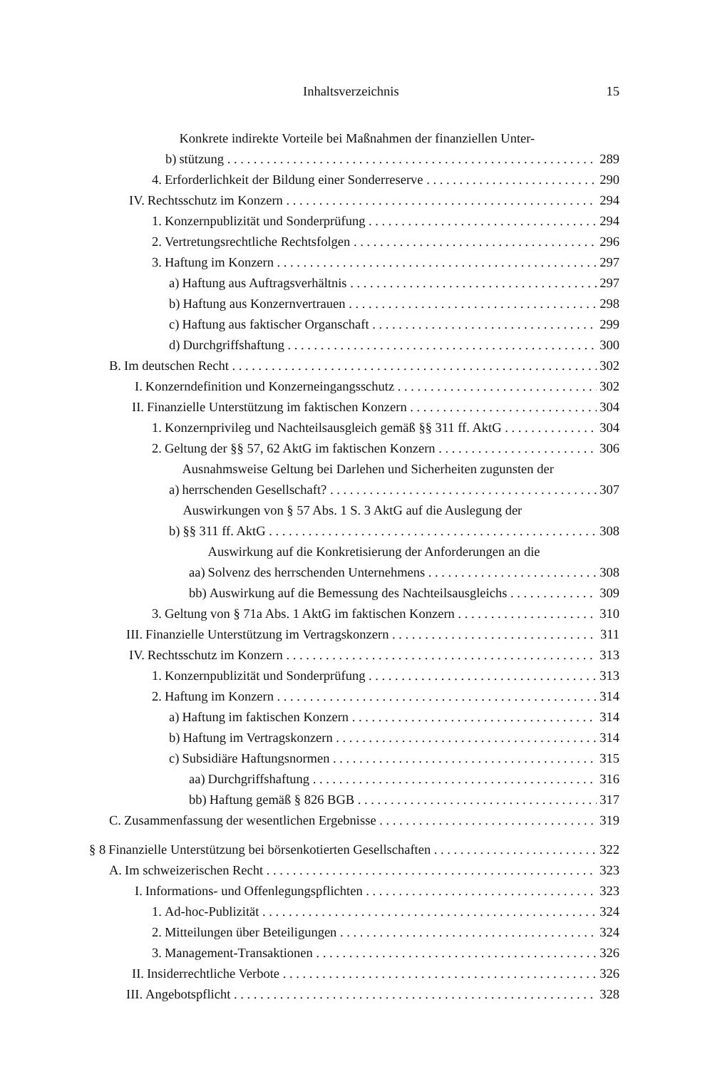Inhaltsverzeichnis 15
b)
Konkrete indirekte Vorteile bei Maßnahmen der finanziellen Unter-
stützung 289
4.
Erforderlichkeit der Bildung einer Sonderreserve 290
IV.
Rechtsschutz im Konzern 294
1.
Konzernpublizität und Sonderprüfung 294
2.
Vertretungsrechtliche Rechtsfolgen 296
3.
Haftung im Konzern 297
a)
Haftung aus Auftragsverhältnis 297
b)
Haftung aus Konzernvertrauen 298
c)
Haftung aus faktischer Organschaft 299
d)
Durchgriffshaftung 300
B.
Im deutschen Recht 302
I.
Konzerndefinition und Konzerneingangsschutz 302
II.
Finanzielle Unterstützung im faktischen Konzern 304
1.
Konzernprivileg und Nachteilsausgleich gemäß §§ 311 ff. AktG 304
2.
Geltung der §§ 57, 62 AktG im faktischen Konzern 306
a)
Ausnahmsweise Geltung bei Darlehen und Sicherheiten zugunsten der
herrschenden Gesellschaft? 307
b)
Auswirkungen von § 57 Abs. 1 S. 3 AktG auf die Auslegung der
§§ 311 ff. AktG 308
aa)
Auswirkung auf die Konkretisierung der Anforderungen an die
Solvenz des herrschenden Unternehmens 308
bb)
Auswirkung auf die Bemessung des Nachteilsausgleichs 309
3.
Geltung von § 71a Abs. 1 AktG im faktischen Konzern 310
III.
Finanzielle Unterstützung im Vertragskonzern 311
IV.
Rechtsschutz im Konzern 313
1.
Konzernpublizität und Sonderprüfung 313
2.
Haftung im Konzern 314
a)
Haftung im faktischen Konzern 314
b)
Haftung im Vertragskonzern 314
c)
Subsidiäre Haftungsnormen 315
aa)
Durchgriffshaftung 316
bb)
Haftung gemäß § 826 BGB 317
C.
Zusammenfassung der wesentlichen Ergebnisse 319
§ 8
Finanzielle Unterstützung bei börsenkotierten Gesellschaften 322
A.
Im schweizerischen Recht 323
I.
Informations- und Offenlegungspflichten 323
1.
Ad-hoc-Publizität 324
2.
Mitteilungen über Beteiligungen 324
3.
Management-Transaktionen 326
II.
Insiderrechtliche Verbote 326
III.
Angebotspflicht 328